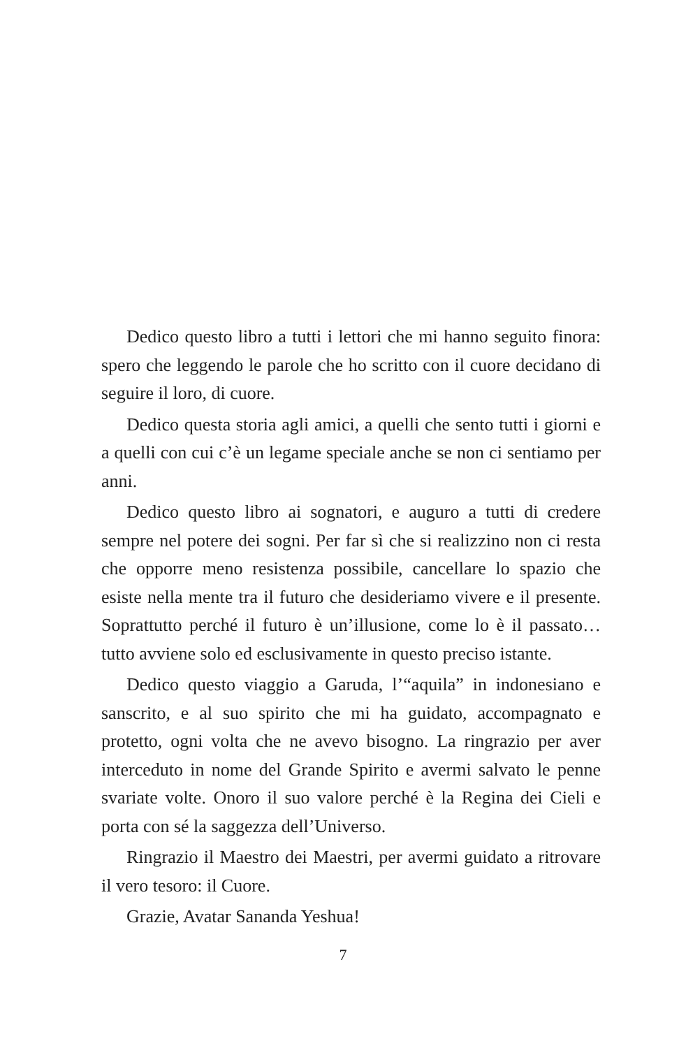Dedico questo libro a tutti i lettori che mi hanno seguito finora: spero che leggendo le parole che ho scritto con il cuore decidano di seguire il loro, di cuore.
Dedico questa storia agli amici, a quelli che sento tutti i giorni e a quelli con cui c’è un legame speciale anche se non ci sentiamo per anni.
Dedico questo libro ai sognatori, e auguro a tutti di credere sempre nel potere dei sogni. Per far sì che si realizzino non ci resta che opporre meno resistenza possibile, cancellare lo spazio che esiste nella mente tra il futuro che desideriamo vivere e il presente. Soprattutto perché il futuro è un’illusione, come lo è il passato… tutto avviene solo ed esclusivamente in questo preciso istante.
Dedico questo viaggio a Garuda, l’“aquila” in indonesiano e sanscrito, e al suo spirito che mi ha guidato, accompagnato e protetto, ogni volta che ne avevo bisogno. La ringrazio per aver interceduto in nome del Grande Spirito e avermi salvato le penne svariate volte. Onoro il suo valore perché è la Regina dei Cieli e porta con sé la saggezza dell’Universo.
Ringrazio il Maestro dei Maestri, per avermi guidato a ritrovare il vero tesoro: il Cuore.
Grazie, Avatar Sananda Yeshua!
7